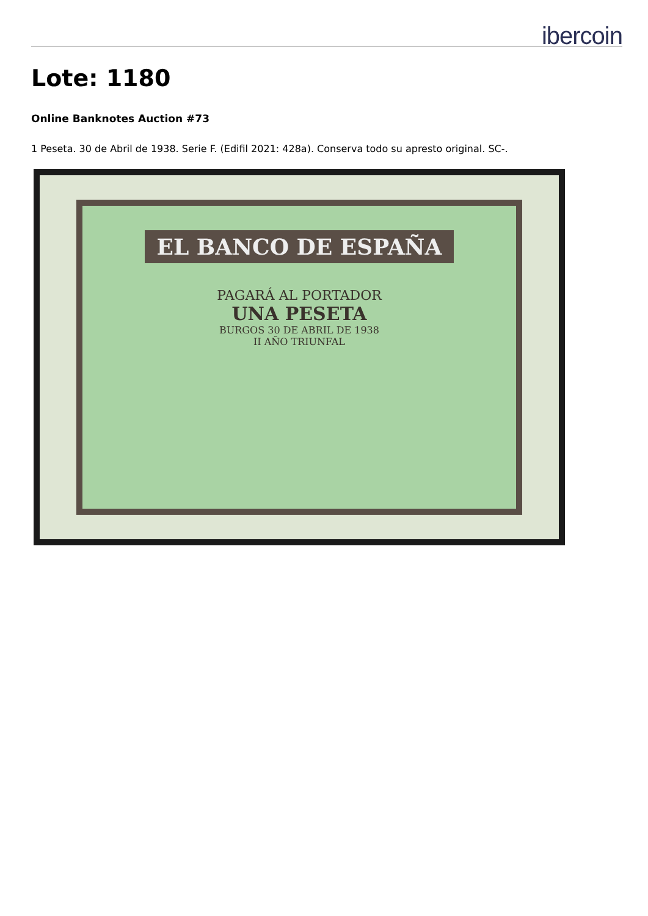ibercoin
Lote: 1180
Online Banknotes Auction #73
1 Peseta. 30 de Abril de 1938. Serie F. (Edifil 2021: 428a). Conserva todo su apresto original. SC-.
EL BANCO DE ESPAÑA
PAGARÁ AL PORTADOR
UNA PESETA
BURGOS 30 DE ABRIL DE 1938
II AÑO TRIUNFAL